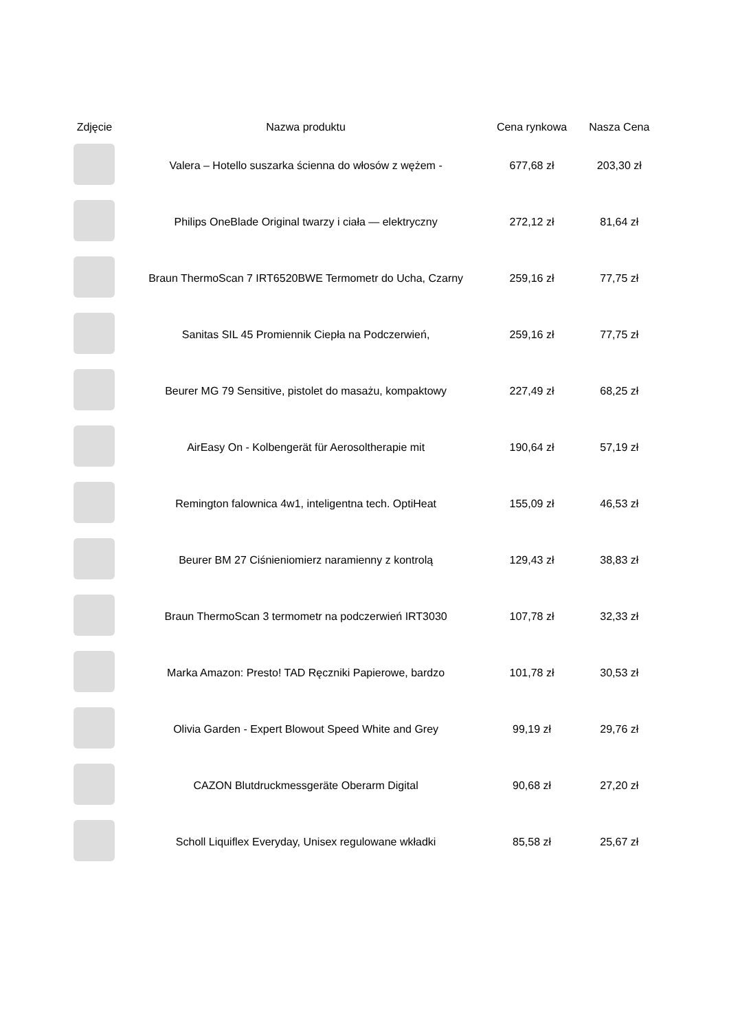| Zdjęcie | Nazwa produktu | Cena rynkowa | Nasza Cena |
| --- | --- | --- | --- |
| | Valera – Hotello suszarka ścienna do włosów z wężem - | 677,68 zł | 203,30 zł |
| | Philips OneBlade Original twarzy i ciała — elektryczny | 272,12 zł | 81,64 zł |
| | Braun ThermoScan 7 IRT6520BWE Termometr do Ucha, Czarny | 259,16 zł | 77,75 zł |
| | Sanitas SIL 45 Promiennik Ciepła na Podczerwień, | 259,16 zł | 77,75 zł |
| | Beurer MG 79 Sensitive, pistolet do masażu, kompaktowy | 227,49 zł | 68,25 zł |
| | AirEasy On - Kolbengerät für Aerosoltherapie mit | 190,64 zł | 57,19 zł |
| | Remington falownica 4w1, inteligentna tech. OptiHeat | 155,09 zł | 46,53 zł |
| | Beurer BM 27 Ciśnieniomierz naramienny z kontrolą | 129,43 zł | 38,83 zł |
| | Braun ThermoScan 3 termometr na podczerwień IRT3030 | 107,78 zł | 32,33 zł |
| | Marka Amazon: Presto! TAD Ręczniki Papierowe, bardzo | 101,78 zł | 30,53 zł |
| | Olivia Garden - Expert Blowout Speed White and Grey | 99,19 zł | 29,76 zł |
| | CAZON Blutdruckmessgeräte Oberarm Digital | 90,68 zł | 27,20 zł |
| | Scholl Liquiflex Everyday, Unisex regulowane wkładki | 85,58 zł | 25,67 zł |